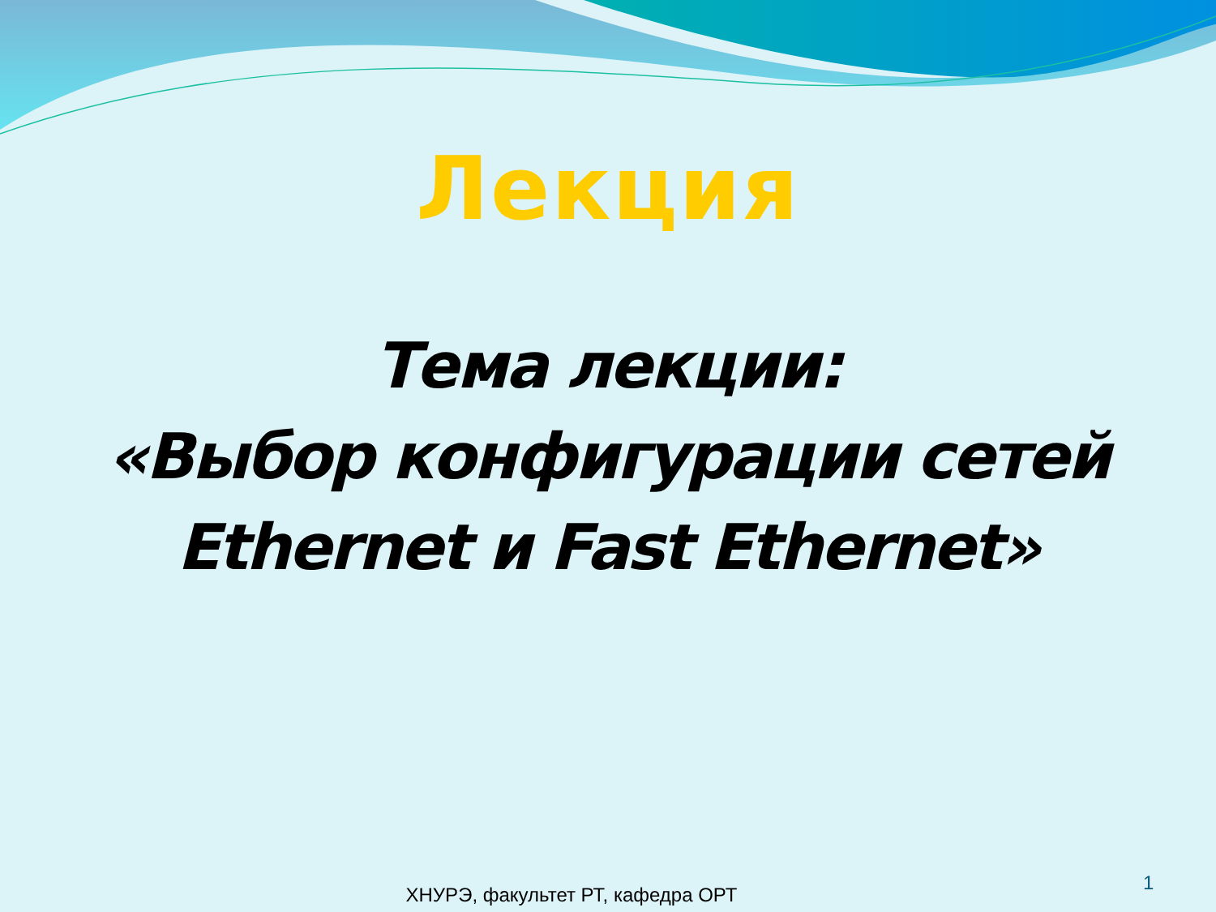Лекция
Тема лекции:
«Выбор конфигурации сетей Ethernet и Fast Ethernet»
ХНУРЭ, факультет РТ, кафедра ОРТ
1